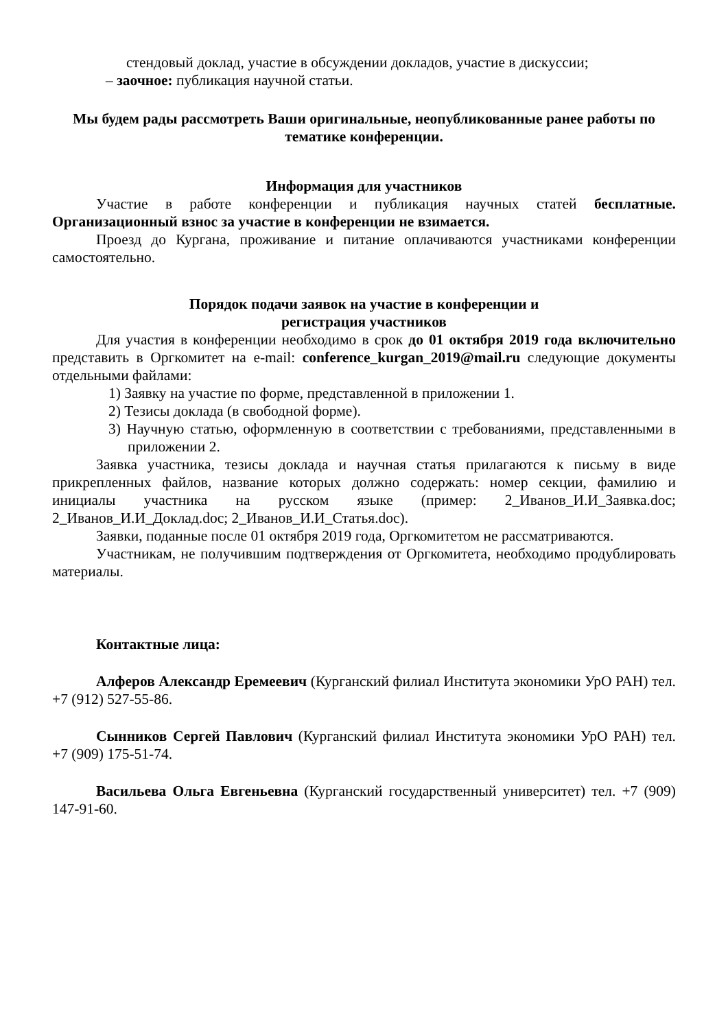стендовый доклад, участие в обсуждении докладов, участие в дискуссии;
– заочное: публикация научной статьи.
Мы будем рады рассмотреть Ваши оригинальные, неопубликованные ранее работы по тематике конференции.
Информация для участников
Участие в работе конференции и публикация научных статей бесплатные. Организационный взнос за участие в конференции не взимается.
Проезд до Кургана, проживание и питание оплачиваются участниками конференции самостоятельно.
Порядок подачи заявок на участие в конференции и
регистрация участников
Для участия в конференции необходимо в срок до 01 октября 2019 года включительно представить в Оргкомитет на e-mail: conference_kurgan_2019@mail.ru следующие документы отдельными файлами:
1) Заявку на участие по форме, представленной в приложении 1.
2) Тезисы доклада (в свободной форме).
3) Научную статью, оформленную в соответствии с требованиями, представленными в приложении 2.
Заявка участника, тезисы доклада и научная статья прилагаются к письму в виде прикрепленных файлов, название которых должно содержать: номер секции, фамилию и инициалы участника на русском языке (пример: 2_Иванов_И.И_Заявка.doc; 2_Иванов_И.И_Доклад.doc; 2_Иванов_И.И_Статья.doc).
Заявки, поданные после 01 октября 2019 года, Оргкомитетом не рассматриваются.
Участникам, не получившим подтверждения от Оргкомитета, необходимо продублировать материалы.
Контактные лица:
Алферов Александр Еремеевич (Курганский филиал Института экономики УрО РАН) тел. +7 (912) 527-55-86.
Сынников Сергей Павлович (Курганский филиал Института экономики УрО РАН) тел. +7 (909) 175-51-74.
Васильева Ольга Евгеньевна (Курганский государственный университет) тел. +7 (909) 147-91-60.